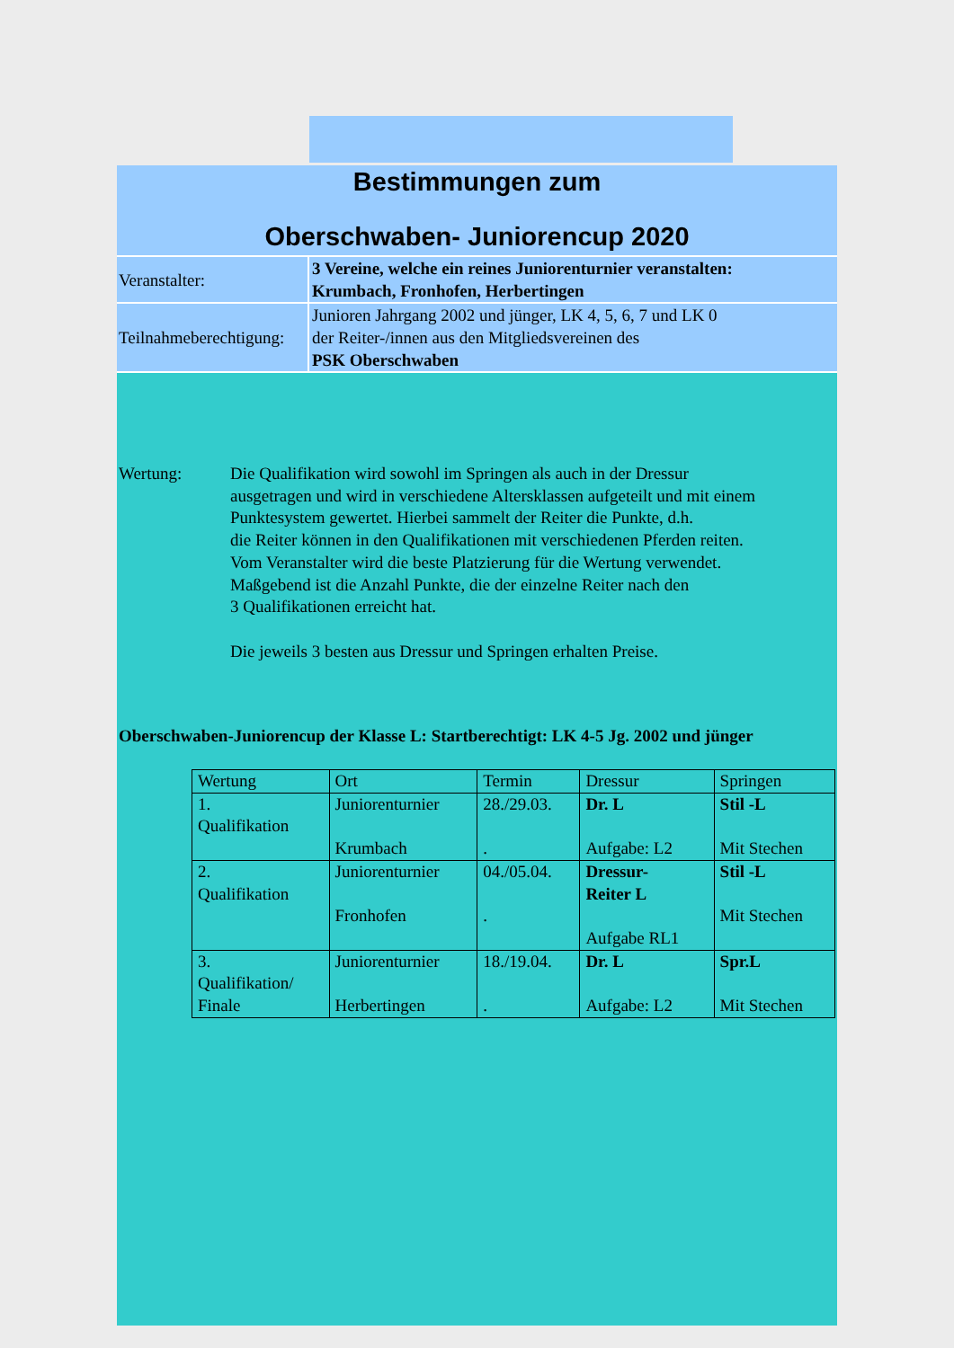Bestimmungen zum
Oberschwaben- Juniorencup 2020
Veranstalter: 3 Vereine, welche ein reines Juniorenturnier veranstalten:
Krumbach, Fronhofen, Herbertingen
Teilnahmeberechtigung:
Junioren Jahrgang 2002 und jünger, LK 4, 5, 6, 7 und LK 0
der Reiter-/innen aus den Mitgliedsvereinen des
PSK Oberschwaben
Wertung: Die Qualifikation wird sowohl im Springen als auch in der Dressur
ausgetragen und wird in verschiedene Altersklassen aufgeteilt und mit einem
Punktesystem gewertet. Hierbei sammelt der Reiter die Punkte, d.h.
die Reiter können in den Qualifikationen mit verschiedenen Pferden reiten.
Vom Veranstalter wird die beste Platzierung für die Wertung verwendet.
Maßgebend ist die Anzahl Punkte, die der einzelne Reiter nach den
3 Qualifikationen erreicht hat.
Die jeweils 3 besten aus Dressur und Springen erhalten Preise.
Oberschwaben-Juniorencup der Klasse L: Startberechtigt: LK 4-5 Jg. 2002 und jünger
| Wertung | Ort | Termin | Dressur | Springen |
| --- | --- | --- | --- | --- |
| 1. Qualifikation | Juniorenturnier Krumbach | 28./29.03. . | Dr. L Aufgabe: L2 | Stil -L Mit Stechen |
| 2. Qualifikation | Juniorenturnier Fronhofen | 04./05.04. . | Dressur- Reiter L Aufgabe RL1 | Stil -L Mit Stechen |
| 3. Qualifikation/ Finale | Juniorenturnier Herbertingen | 18./19.04. . | Dr. L Aufgabe: L2 | Spr.L Mit Stechen |